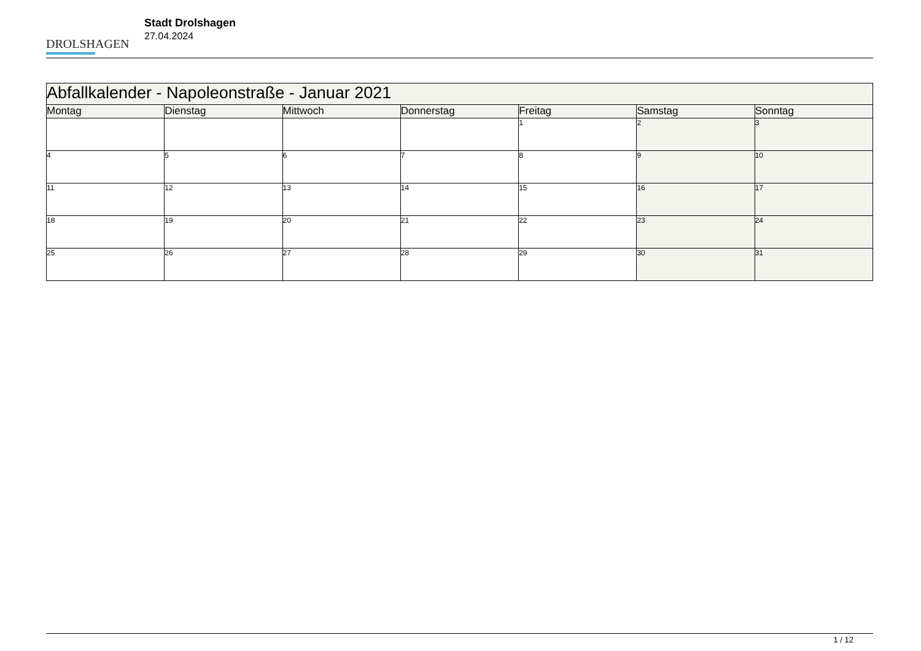DROLSHAGEN
Stadt Drolshagen
27.04.2024
| Abfallkalender - Napoleonstraße - Januar 2021 | | | | | | |
| --- | --- | --- | --- | --- | --- | --- |
| Montag | Dienstag | Mittwoch | Donnerstag | Freitag | Samstag | Sonntag |
| | | | | 1 | 2 | 3 |
| 4 | 5 | 6 | 7 | 8 | 9 | 10 |
| 11 | 12 | 13 | 14 | 15 | 16 | 17 |
| 18 | 19 | 20 | 21 | 22 | 23 | 24 |
| 25 | 26 | 27 | 28 | 29 | 30 | 31 |
1 / 12